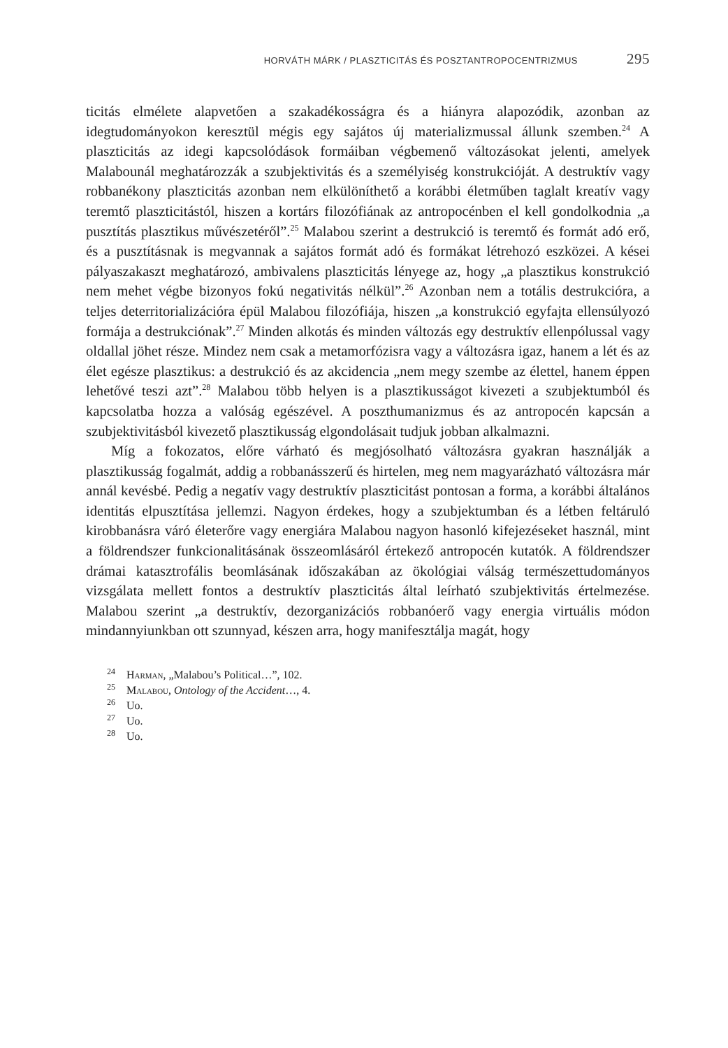HORVÁTH MÁRK / PLASZTICITÁS ÉS POSZTANTROPOCENTRIZMUS 295
ticitás elmélete alapvetően a szakadékosságra és a hiányra alapozódik, azonban az idegtudományokon keresztül mégis egy sajátos új materializmussal állunk szemben.<sup>24</sup> A plaszticitás az idegi kapcsolódások formáiban végbemenő változásokat jelenti, amelyek Malabounál meghatározzák a szubjektivitás és a személyiség konstrukcióját. A destruktív vagy robbanékony plaszticitás azonban nem elkülöníthető a korábbi életműben taglalt kreatív vagy teremtő plaszticitástól, hiszen a kortárs filozófiának az antropocénben el kell gondolkodnia „a pusztítás plasztikus művészetéről”.<sup>25</sup> Malabou szerint a destrukció is teremtő és formát adó erő, és a pusztításnak is megvannak a sajátos formát adó és formákat létrehozó eszközei. A kései pályaszakaszt meghatározó, ambivalens plaszticitás lényege az, hogy „a plasztikus konstrukció nem mehet végbe bizonyos fokú negativitás nélkül”.<sup>26</sup> Azonban nem a totális destrukcióra, a teljes deterritorializációra épül Malabou filozófiája, hiszen „a konstrukció egyfajta ellensúlyozó formája a destrukciónak”.<sup>27</sup> Minden alkotás és minden változás egy destruktív ellenpólussal vagy oldallal jöhet része. Mindez nem csak a metamorfózisra vagy a változásra igaz, hanem a lét és az élet egésze plasztikus: a destrukció és az akcidencia „nem megy szembe az élettel, hanem éppen lehetővé teszi azt”.<sup>28</sup> Malabou több helyen is a plasztikusságot kivezeti a szubjektumból és kapcsolatba hozza a valóság egészével. A poszthumanizmus és az antropocén kapcsán a szubjektivitásból kivezető plasztikusság elgondolásait tudjuk jobban alkalmazni.
Míg a fokozatos, előre várható és megjósolható változásra gyakran használják a plasztikusság fogalmát, addig a robbanásszerű és hirtelen, meg nem magyarázható változásra már annál kevésbé. Pedig a negatív vagy destruktív plaszticitást pontosan a forma, a korábbi általános identitás elpusztítása jellemzi. Nagyon érdekes, hogy a szubjektumban és a létben feltáruló kirobbanásra váró életerőre vagy energiára Malabou nagyon hasonló kifejezéseket használ, mint a földrendszer funkcionalitásának összeomlásáról értekező antropocén kutatók. A földrendszer drámai katasztrofális beomlásának időszakában az ökológiai válság természettudományos vizsgálata mellett fontos a destruktív plaszticitás által leírható szubjektivitás értelmezése. Malabou szerint „a destruktív, dezorganizációs robbanóerő vagy energia virtuális módon mindannyiunkban ott szunnyad, készen arra, hogy manifesztálja magát, hogy
<sup>24</sup> Harman, „Malabou’s Political…”, 102.
<sup>25</sup> Malabou, Ontology of the Accident…, 4.
<sup>26</sup> Uo.
<sup>27</sup> Uo.
<sup>28</sup> Uo.